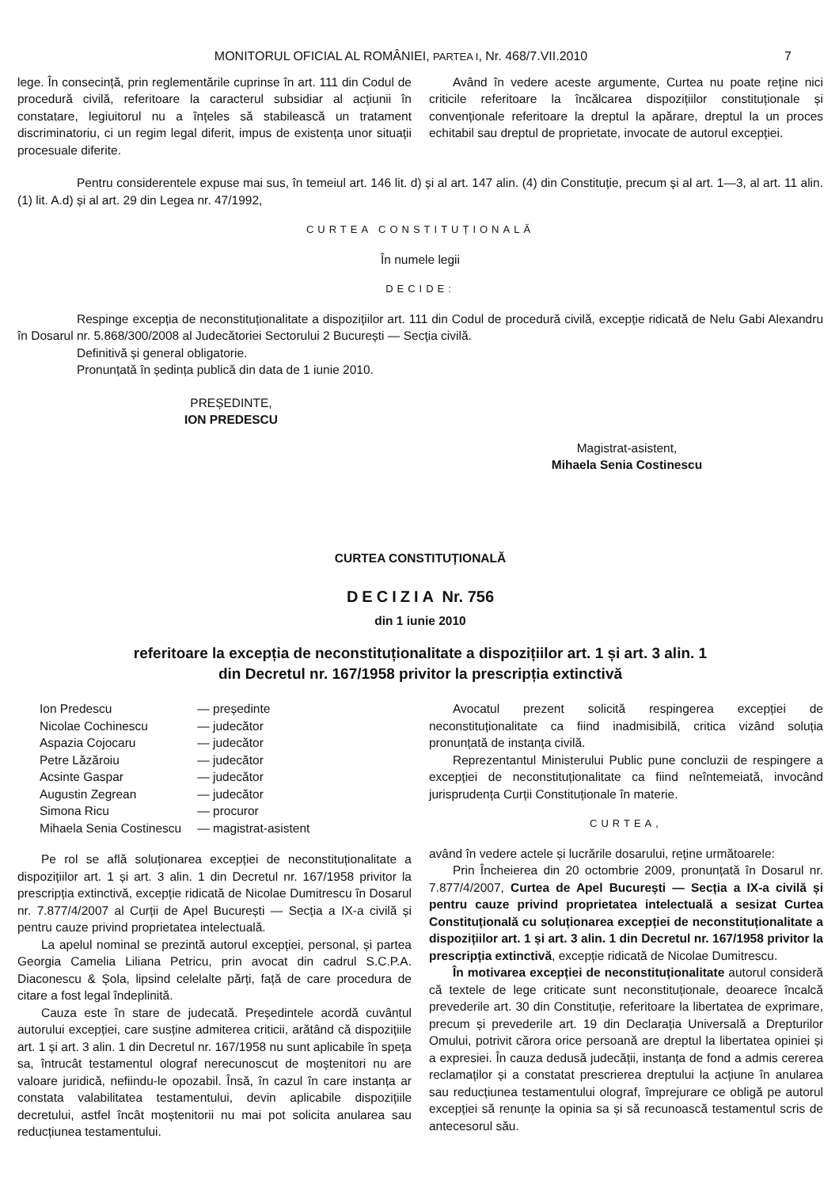7 MONITORUL OFICIAL AL ROMÂNIEI, PARTEA I, Nr. 468/7.VII.2010
lege. În consecință, prin reglementările cuprinse în art. 111 din Codul de procedură civilă, referitoare la caracterul subsidiar al acțiunii în constatare, legiuitorul nu a înțeles să stabilească un tratament discriminatoriu, ci un regim legal diferit, impus de existența unor situații procesuale diferite.
Având în vedere aceste argumente, Curtea nu poate reține nici criticile referitoare la încălcarea dispozițiilor constituționale și convenționale referitoare la dreptul la apărare, dreptul la un proces echitabil sau dreptul de proprietate, invocate de autorul excepției.
Pentru considerentele expuse mai sus, în temeiul art. 146 lit. d) și al art. 147 alin. (4) din Constituție, precum și al art. 1—3, al art. 11 alin. (1) lit. A.d) și al art. 29 din Legea nr. 47/1992,
CURTEA CONSTITUȚIONALĂ
În numele legii
DECIDE:
Respinge excepția de neconstituționalitate a dispozițiilor art. 111 din Codul de procedură civilă, excepție ridicată de Nelu Gabi Alexandru în Dosarul nr. 5.868/300/2008 al Judecătoriei Sectorului 2 București — Secția civilă.
Definitivă și general obligatorie.
Pronunțată în ședința publică din data de 1 iunie 2010.
PREȘEDINTE,
ION PREDESCU
Magistrat-asistent,
Mihaela Senia Costinescu
CURTEA CONSTITUȚIONALĂ
DECIZIA Nr. 756
din 1 iunie 2010
referitoare la excepția de neconstituționalitate a dispozițiilor art. 1 și art. 3 alin. 1
din Decretul nr. 167/1958 privitor la prescripția extinctivă
| Ion Predescu | — președinte |
| Nicolae Cochinescu | — judecător |
| Aspazia Cojocaru | — judecător |
| Petre Lăzăroiu | — judecător |
| Acsinte Gaspar | — judecător |
| Augustin Zegrean | — judecător |
| Simona Ricu | — procuror |
| Mihaela Senia Costinescu | — magistrat-asistent |
Pe rol se află soluționarea excepției de neconstituționalitate a dispozițiilor art. 1 și art. 3 alin. 1 din Decretul nr. 167/1958 privitor la prescripția extinctivă, excepție ridicată de Nicolae Dumitrescu în Dosarul nr. 7.877/4/2007 al Curții de Apel București — Secția a IX-a civilă și pentru cauze privind proprietatea intelectuală.
La apelul nominal se prezintă autorul excepției, personal, și partea Georgia Camelia Liliana Petricu, prin avocat din cadrul S.C.P.A. Diaconescu & Șola, lipsind celelalte părți, față de care procedura de citare a fost legal îndeplinită.
Cauza este în stare de judecată. Președintele acordă cuvântul autorului excepției, care susține admiterea criticii, arătând că dispozițiile art. 1 și art. 3 alin. 1 din Decretul nr. 167/1958 nu sunt aplicabile în speța sa, întrucât testamentul olograf nerecunoscut de moștenitori nu are valoare juridică, nefiindu-le opozabil. Însă, în cazul în care instanța ar constata valabilitatea testamentului, devin aplicabile dispozițiile decretului, astfel încât moștenitorii nu mai pot solicita anularea sau reducțiunea testamentului.
Avocatul prezent solicită respingerea excepției de neconstituționalitate ca fiind inadmisibilă, critica vizând soluția pronunțată de instanța civilă.
Reprezentantul Ministerului Public pune concluzii de respingere a excepției de neconstituționalitate ca fiind neîntemeiată, invocând jurisprudența Curții Constituționale în materie.
CURTEA,
având în vedere actele și lucrările dosarului, reține următoarele:
Prin Încheierea din 20 octombrie 2009, pronunțată în Dosarul nr. 7.877/4/2007, Curtea de Apel București — Secția a IX-a civilă și pentru cauze privind proprietatea intelectuală a sesizat Curtea Constituțională cu soluționarea excepției de neconstituționalitate a dispozițiilor art. 1 și art. 3 alin. 1 din Decretul nr. 167/1958 privitor la prescripția extinctivă, excepție ridicată de Nicolae Dumitrescu.
În motivarea excepției de neconstituționalitate autorul consideră că textele de lege criticate sunt neconstituționale, deoarece încalcă prevederile art. 30 din Constituție, referitoare la libertatea de exprimare, precum și prevederile art. 19 din Declarația Universală a Drepturilor Omului, potrivit cărora orice persoană are dreptul la libertatea opiniei și a expresiei. În cauza dedusă judecății, instanța de fond a admis cererea reclamaților și a constatat prescrierea dreptului la acțiune în anularea sau reducțiunea testamentului olograf, împrejurare ce obligă pe autorul excepției să renunțe la opinia sa și să recunoască testamentul scris de antecesorul său.